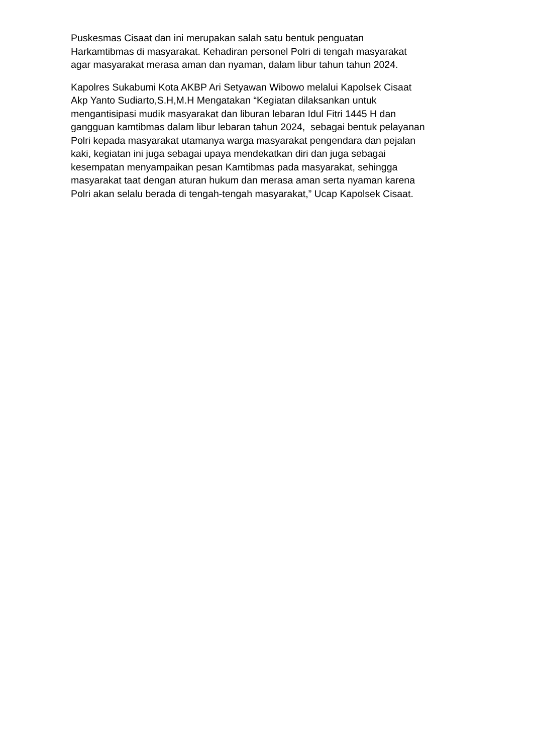Puskesmas Cisaat dan ini merupakan salah satu bentuk penguatan
Harkamtibmas di masyarakat. Kehadiran personel Polri di tengah masyarakat
agar masyarakat merasa aman dan nyaman, dalam libur tahun tahun 2024.
Kapolres Sukabumi Kota AKBP Ari Setyawan Wibowo melalui Kapolsek Cisaat
Akp Yanto Sudiarto,S.H,M.H Mengatakan “Kegiatan dilaksankan untuk
mengantisipasi mudik masyarakat dan liburan lebaran Idul Fitri 1445 H dan
gangguan kamtibmas dalam libur lebaran tahun 2024, sebagai bentuk pelayanan
Polri kepada masyarakat utamanya warga masyarakat pengendara dan pejalan
kaki, kegiatan ini juga sebagai upaya mendekatkan diri dan juga sebagai
kesempatan menyampaikan pesan Kamtibmas pada masyarakat, sehingga
masyarakat taat dengan aturan hukum dan merasa aman serta nyaman karena
Polri akan selalu berada di tengah-tengah masyarakat,” Ucap Kapolsek Cisaat.